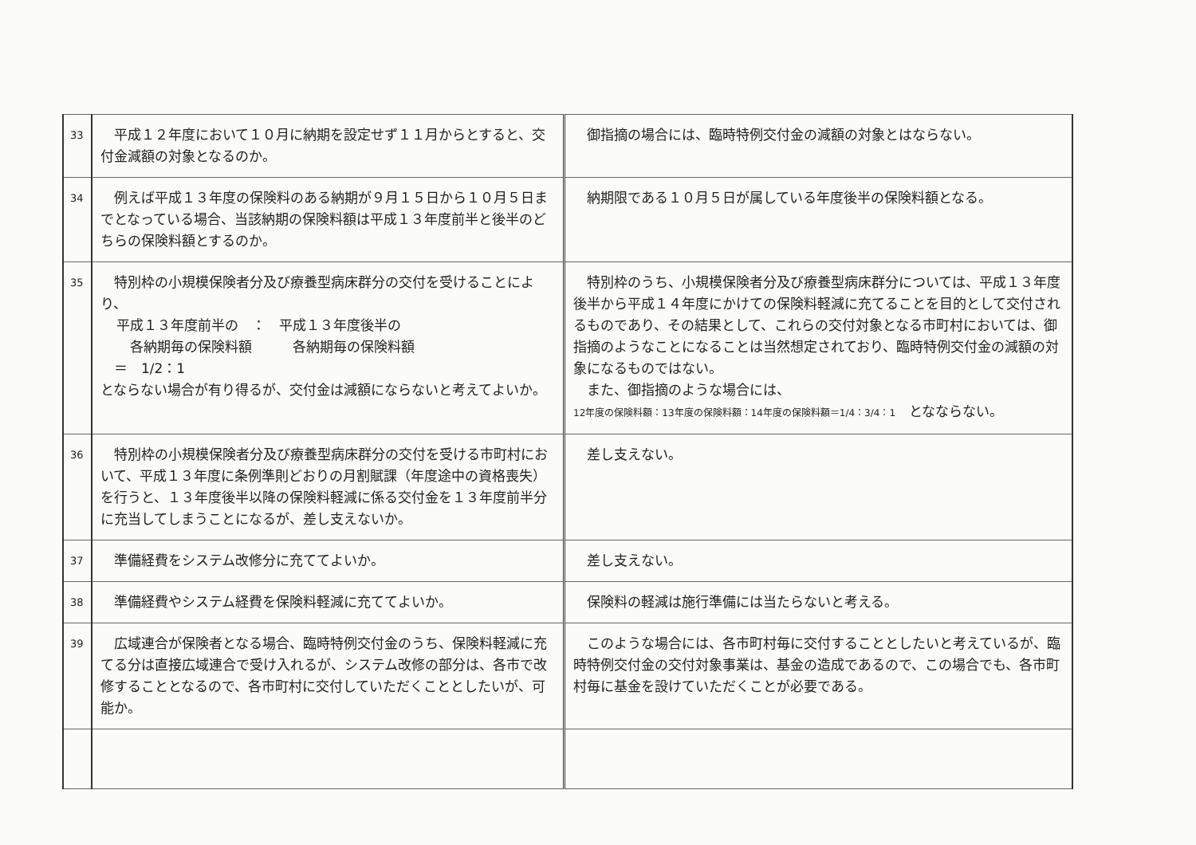| 33 | 平成１２年度において１０月に納期を設定せず１１月からとすると、交付金減額の対象となるのか。 | 御指摘の場合には、臨時特例交付金の減額の対象とはならない。 |
| 34 | 例えば平成１３年度の保険料のある納期が９月１５日から１０月５日までとなっている場合、当該納期の保険料額は平成１３年度前半と後半のどちらの保険料額とするのか。 | 納期限である１０月５日が属している年度後半の保険料額となる。 |
| 35 | 特別枠の小規模保険者分及び療養型病床群分の交付を受けることにより、 平成１３年度前半の ： 平成１３年度後半の 各納期毎の保険料額 各納期毎の保険料額 ＝ 1/2：1 とならない場合が有り得るが、交付金は減額にならないと考えてよいか。 | 特別枠のうち、小規模保険者分及び療養型病床群分については、平成１３年度後半から平成１４年度にかけての保険料軽減に充てることを目的として交付されるものであり、その結果として、これらの交付対象となる市町村においては、御指摘のようなことになることは当然想定されており、臨時特例交付金の減額の対象になるものではない。 また、御指摘のような場合には、 12年度の保険料額：13年度の保険料額：14年度の保険料額＝1/4：3/4：1 となならない。 |
| 36 | 特別枠の小規模保険者分及び療養型病床群分の交付を受ける市町村において、平成１３年度に条例準則どおりの月割賦課（年度途中の資格喪失）を行うと、１３年度後半以降の保険料軽減に係る交付金を１３年度前半分に充当してしまうことになるが、差し支えないか。 | 差し支えない。 |
| 37 | 準備経費をシステム改修分に充ててよいか。 | 差し支えない。 |
| 38 | 準備経費やシステム経費を保険料軽減に充ててよいか。 | 保険料の軽減は施行準備には当たらないと考える。 |
| 39 | 広域連合が保険者となる場合、臨時特例交付金のうち、保険料軽減に充てる分は直接広域連合で受け入れるが、システム改修の部分は、各市で改修することとなるので、各市町村に交付していただくこととしたいが、可能か。 | このような場合には、各市町村毎に交付することとしたいと考えているが、臨時特例交付金の交付対象事業は、基金の造成であるので、この場合でも、各市町村毎に基金を設けていただくことが必要である。 |